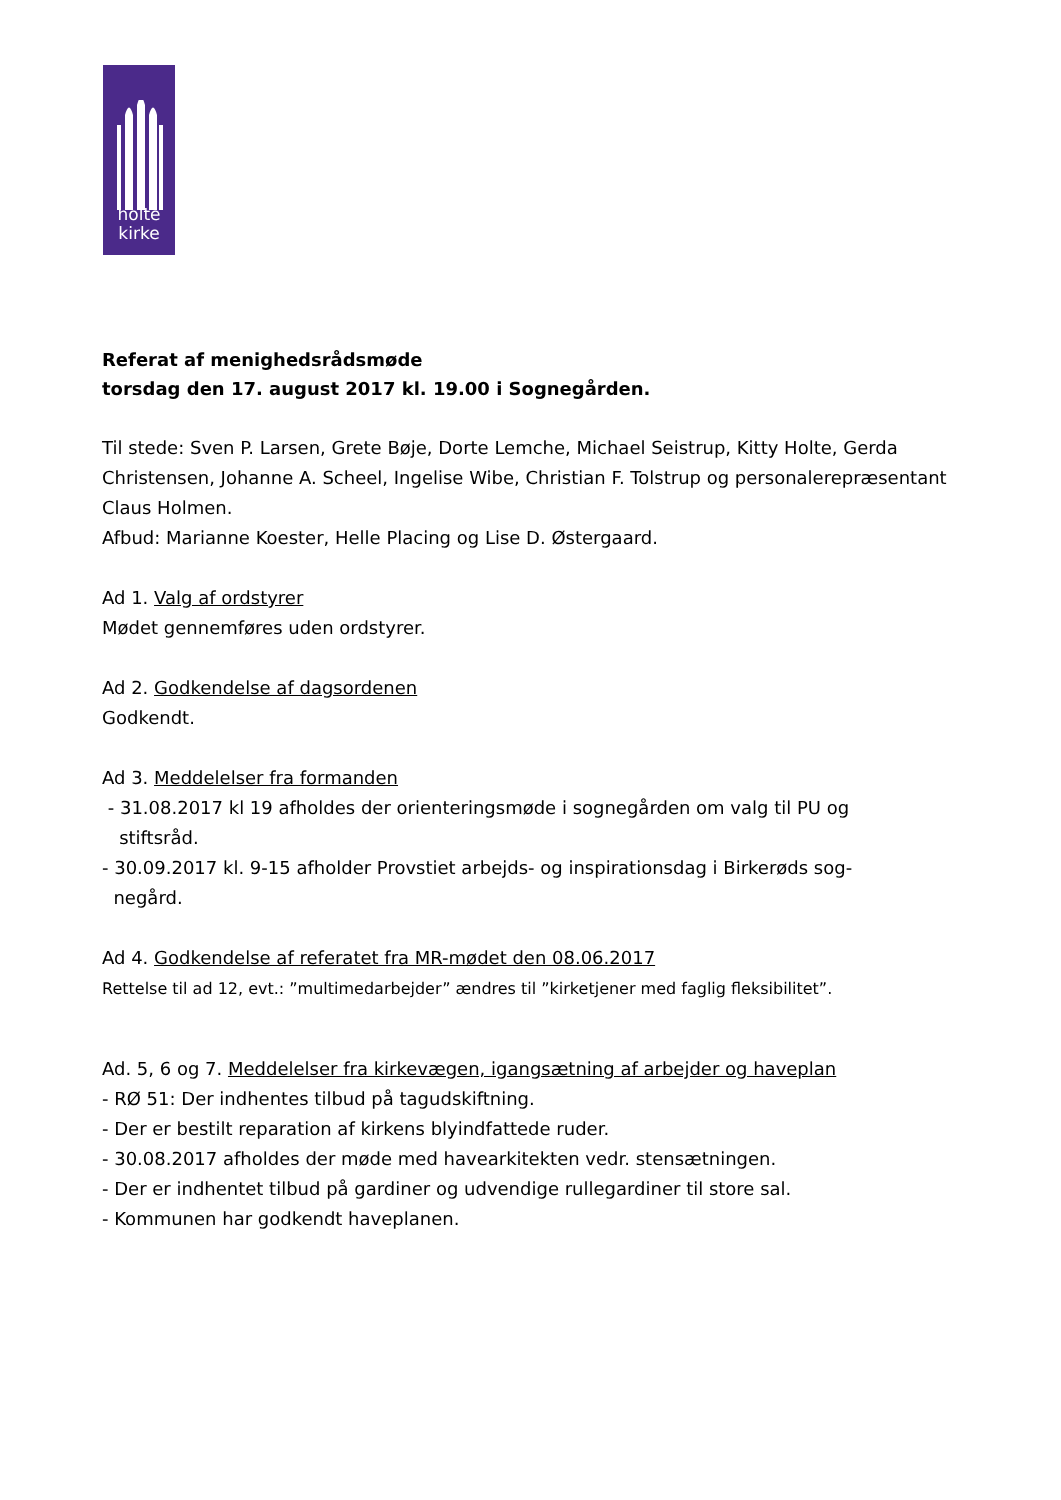holte
kirke
Referat af menighedsrådsmøde
torsdag den 17. august 2017 kl. 19.00 i Sognegården.
Til stede: Sven P. Larsen, Grete Bøje, Dorte Lemche, Michael Seistrup, Kitty Holte, Gerda Christensen, Johanne A. Scheel, Ingelise Wibe, Christian F. Tolstrup og personalerepræsentant Claus Holmen.
Afbud: Marianne Koester, Helle Placing og Lise D. Østergaard.
Ad 1. Valg af ordstyrer
Mødet gennemføres uden ordstyrer.
Ad 2. Godkendelse af dagsordenen
Godkendt.
Ad 3. Meddelelser fra formanden
- 31.08.2017 kl 19 afholdes der orienteringsmøde i sognegården om valg til PU og
stiftsråd.
- 30.09.2017 kl. 9-15 afholder Provstiet arbejds- og inspirationsdag i Birkerøds sog-
negård.
Ad 4. Godkendelse af referatet fra MR-mødet den 08.06.2017
Rettelse til ad 12, evt.: ”multimedarbejder” ændres til ”kirketjener med faglig fleksibilitet”.
Ad. 5, 6 og 7. Meddelelser fra kirkevægen, igangsætning af arbejder og haveplan
- RØ 51: Der indhentes tilbud på tagudskiftning.
- Der er bestilt reparation af kirkens blyindfattede ruder.
- 30.08.2017 afholdes der møde med havearkitekten vedr. stensætningen.
- Der er indhentet tilbud på gardiner og udvendige rullegardiner til store sal.
- Kommunen har godkendt haveplanen.